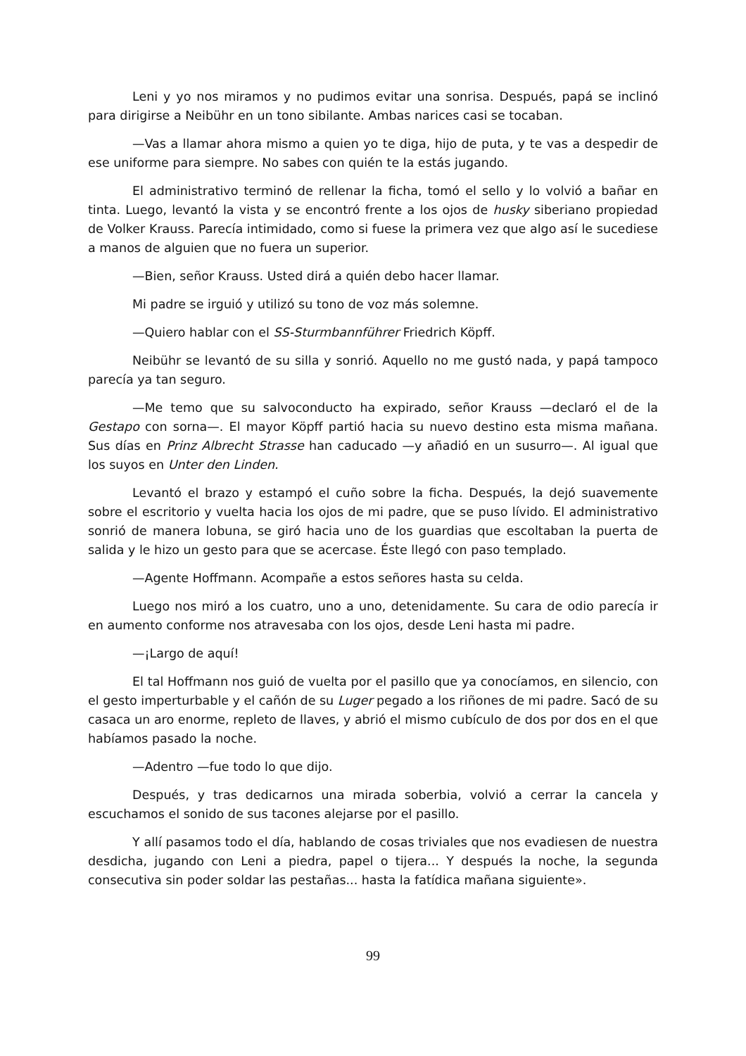Leni y yo nos miramos y no pudimos evitar una sonrisa. Después, papá se inclinó para dirigirse a Neibühr en un tono sibilante. Ambas narices casi se tocaban.
—Vas a llamar ahora mismo a quien yo te diga, hijo de puta, y te vas a despedir de ese uniforme para siempre. No sabes con quién te la estás jugando.
El administrativo terminó de rellenar la ficha, tomó el sello y lo volvió a bañar en tinta. Luego, levantó la vista y se encontró frente a los ojos de husky siberiano propiedad de Volker Krauss. Parecía intimidado, como si fuese la primera vez que algo así le sucediese a manos de alguien que no fuera un superior.
—Bien, señor Krauss. Usted dirá a quién debo hacer llamar.
Mi padre se irguió y utilizó su tono de voz más solemne.
—Quiero hablar con el SS-Sturmbannführer Friedrich Köpff.
Neibühr se levantó de su silla y sonrió. Aquello no me gustó nada, y papá tampoco parecía ya tan seguro.
—Me temo que su salvoconducto ha expirado, señor Krauss —declaró el de la Gestapo con sorna—. El mayor Köpff partió hacia su nuevo destino esta misma mañana. Sus días en Prinz Albrecht Strasse han caducado —y añadió en un susurro—. Al igual que los suyos en Unter den Linden.
Levantó el brazo y estampó el cuño sobre la ficha. Después, la dejó suavemente sobre el escritorio y vuelta hacia los ojos de mi padre, que se puso lívido. El administrativo sonrió de manera lobuna, se giró hacia uno de los guardias que escoltaban la puerta de salida y le hizo un gesto para que se acercase. Éste llegó con paso templado.
—Agente Hoffmann. Acompañe a estos señores hasta su celda.
Luego nos miró a los cuatro, uno a uno, detenidamente. Su cara de odio parecía ir en aumento conforme nos atravesaba con los ojos, desde Leni hasta mi padre.
—¡Largo de aquí!
El tal Hoffmann nos guió de vuelta por el pasillo que ya conocíamos, en silencio, con el gesto imperturbable y el cañón de su Luger pegado a los riñones de mi padre. Sacó de su casaca un aro enorme, repleto de llaves, y abrió el mismo cubículo de dos por dos en el que habíamos pasado la noche.
—Adentro —fue todo lo que dijo.
Después, y tras dedicarnos una mirada soberbia, volvió a cerrar la cancela y escuchamos el sonido de sus tacones alejarse por el pasillo.
Y allí pasamos todo el día, hablando de cosas triviales que nos evadiesen de nuestra desdicha, jugando con Leni a piedra, papel o tijera... Y después la noche, la segunda consecutiva sin poder soldar las pestañas... hasta la fatídica mañana siguiente».
99